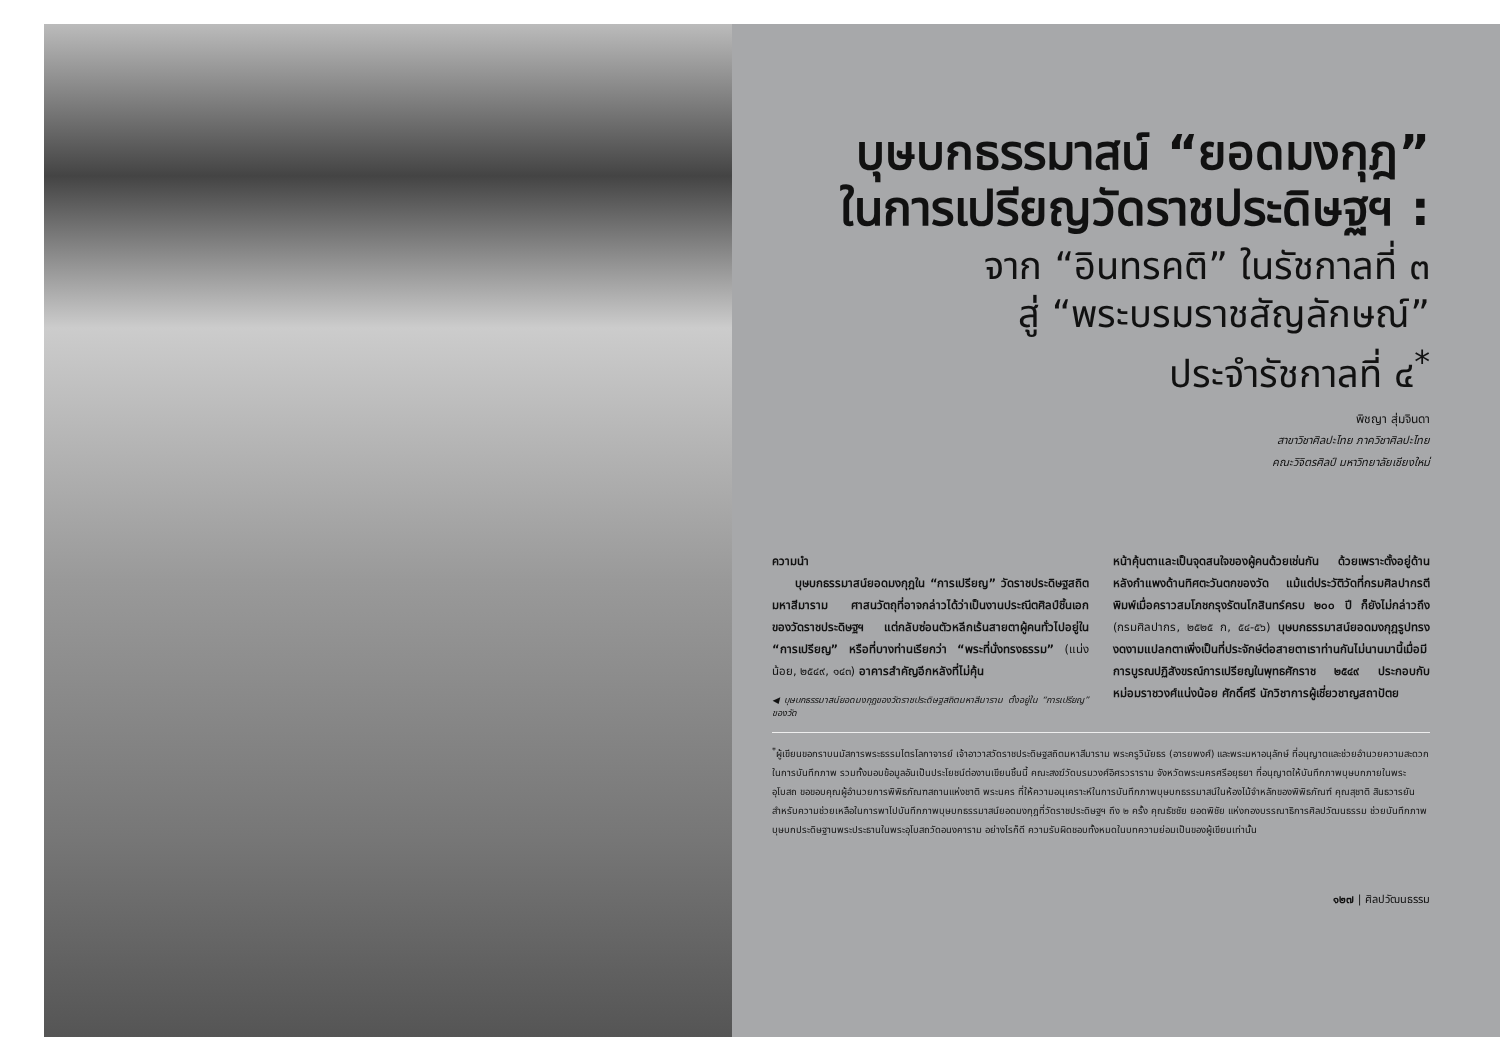บุษบกธรรมาสน์ “ยอดมงกุฎ”
ในการเปรียญวัดราชประดิษฐฯ :
จาก “อินทรคติ” ในรัชกาลที่ ๓
สู่ “พระบรมราชสัญลักษณ์”
ประจำรัชกาลที่ ๔<sup>*</sup>
พิชญา สุ่มจินดา
สาขาวิชาศิลปะไทย ภาควิชาศิลปะไทย
คณะวิจิตรศิลป์ มหาวิทยาลัยเชียงใหม่
ความนำ
  บุษบกธรรมาสน์ยอดมงกุฎใน “การเปรียญ” วัดราชประดิษฐสถิตมหาสีมาราม ศาสนวัตถุที่อาจกล่าวได้ว่าเป็นงานประณีตศิลป์ชิ้นเอกของวัดราชประดิษฐฯ แต่กลับซ่อนตัวหลีกเร้นสายตาผู้คนทั่วไปอยู่ใน “การเปรียญ” หรือที่บางท่านเรียกว่า “พระที่นั่งทรงธรรม” (แน่งน้อย, ๒๕๔๙, ๑๔๓) อาคารสำคัญอีกหลังที่ไม่คุ้น
◀ บุษบกธรรมาสน์ยอดมงกุฎของวัดราชประดิษฐสถิตมหาสีมาราม ตั้งอยู่ใน “การเปรียญ” ของวัด
หน้าคุ้นตาและเป็นจุดสนใจของผู้คนด้วยเช่นกัน ด้วยเพราะตั้งอยู่ด้านหลังกำแพงด้านทิศตะวันตกของวัด แม้แต่ประวัติวัดที่กรมศิลปากรตีพิมพ์เมื่อคราวสมโภชกรุงรัตนโกสินทร์ครบ ๒๐๐ ปี ก็ยังไม่กล่าวถึง (กรมศิลปากร, ๒๕๒๕ ก, ๕๔-๕๖) บุษบกธรรมาสน์ยอดมงกุฎรูปทรงงดงามแปลกตาเพิ่งเป็นที่ประจักษ์ต่อสายตาเราท่านกันไม่นานมานี้เมื่อมีการบูรณปฏิสังขรณ์การเปรียญในพุทธศักราช ๒๕๔๙ ประกอบกับ หม่อมราชวงศ์แน่งน้อย ศักดิ์ศรี นักวิชาการผู้เชี่ยวชาญสถาปัตย
<sup>*</sup> ผู้เขียนขอกราบนมัสการพระธรรมไตรโลกาจารย์ เจ้าอาวาสวัดราชประดิษฐสถิตมหาสีมาราม พระครูวินัยธร (อารยพงศ์) และพระมหาอนุลักษ์ ที่อนุญาตและช่วยอำนวยความสะดวกในการบันทึกภาพ รวมทั้งมอบข้อมูลอันเป็นประโยชน์ต่องานเขียนชิ้นนี้ คณะสงฆ์วัดบรมวงศ์อิศรวราราม จังหวัดพระนครศรีอยุธยา ที่อนุญาตให้บันทึกภาพบุษบกภายในพระอุโบสถ ขอขอบคุณผู้อำนวยการพิพิธภัณฑสถานแห่งชาติ พระนคร ที่ให้ความอนุเคราะห์ในการบันทึกภาพบุษบกธรรมาสน์ในห้องไม้จำหลักของพิพิธภัณฑ์ คุณสุชาติ สินธวารยัน สำหรับความช่วยเหลือในการพาไปบันทึกภาพบุษบกธรรมาสน์ยอดมงกุฎที่วัดราชประดิษฐฯ ถึง ๒ ครั้ง คุณธัชชัย ยอดพิชัย แห่งกองบรรณาธิการศิลปวัฒนธรรม ช่วยบันทึกภาพบุษบกประดิษฐานพระประธานในพระอุโบสถวัดอนงคาราม อย่างไรก็ดี ความรับผิดชอบทั้งหมดในบทความย่อมเป็นของผู้เขียนเท่านั้น
๑๒๗ | ศิลปวัฒนธรรม